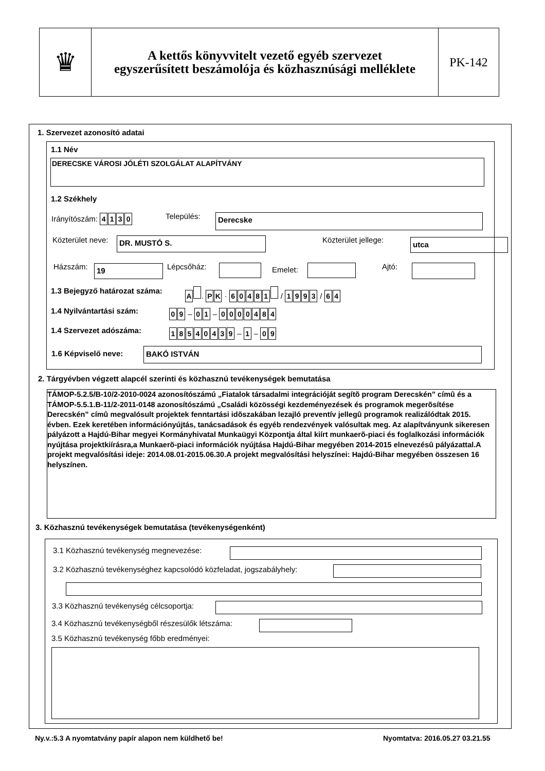♛
A kettős könyvvitelt vezető egyéb szervezet
egyszerűsített beszámolója és közhasznúsági melléklete
PK-142
1. Szervezet azonosító adatai
1.1 Név
DERECSKE VÁROSI JÓLÉTI SZOLGÁLAT ALAPÍTVÁNY
1.2 Székhely
Irányítószám: 4130 Település: Derecske
Közterület neve: DR. MUSTÓ S. Közterület jellege: utca
Házszám: 19 Lépcsőház: Emelet: Ajtó:
1.3 Bejegyző határozat száma: A . PK · 60481 / 1993 / 64
1.4 Nyilvántartási szám: 09 – 01 – 0000484
1.4 Szervezet adószáma: 18540439 – 1 – 09
1.6 Képviselő neve: BAKÓ ISTVÁN
2. Tárgyévben végzett alapcél szerinti és közhasznú tevékenységek bemutatása
TÁMOP-5.2.5/B-10/2-2010-0024 azonosítószámú „Fiatalok társadalmi integrációját segítõ program Derecskén” címû és a TÁMOP-5.5.1.B-11/2-2011-0148 azonosítószámú „Családi közösségi kezdeményezések és programok megerõsítése Derecskén” címû megvalósult projektek fenntartási idõszakában lezajló preventív jellegû programok realizálódtak 2015. évben. Ezek keretében információnyújtás, tanácsadások és egyéb rendezvények valósultak meg. Az alapítványunk sikeresen pályázott a Hajdú-Bihar megyei Kormányhivatal Munkaügyi Központja által kiírt munkaerõ-piaci és foglalkozási információk nyújtása projektkiírásra,a Munkaerõ-piaci információk nyújtása Hajdú-Bihar megyében 2014-2015 elnevezésû pályázattal.A projekt megvalósítási ideje: 2014.08.01-2015.06.30.A projekt megvalósítási helyszínei: Hajdú-Bihar megyében összesen 16 helyszínen.
3. Közhasznú tevékenységek bemutatása (tevékenységenként)
3.1 Közhasznú tevékenység megnevezése:
3.2 Közhasznú tevékenységhez kapcsolódó közfeladat, jogszabályhely:
3.3 Közhasznú tevékenység célcsoportja:
3.4 Közhasznú tevékenységből részesülők létszáma:
3.5 Közhasznú tevékenység főbb eredményei:
Ny.v.:5.3 A nyomtatvány papír alapon nem küldhető be!
Nyomtatva: 2016.05.27 03.21.55